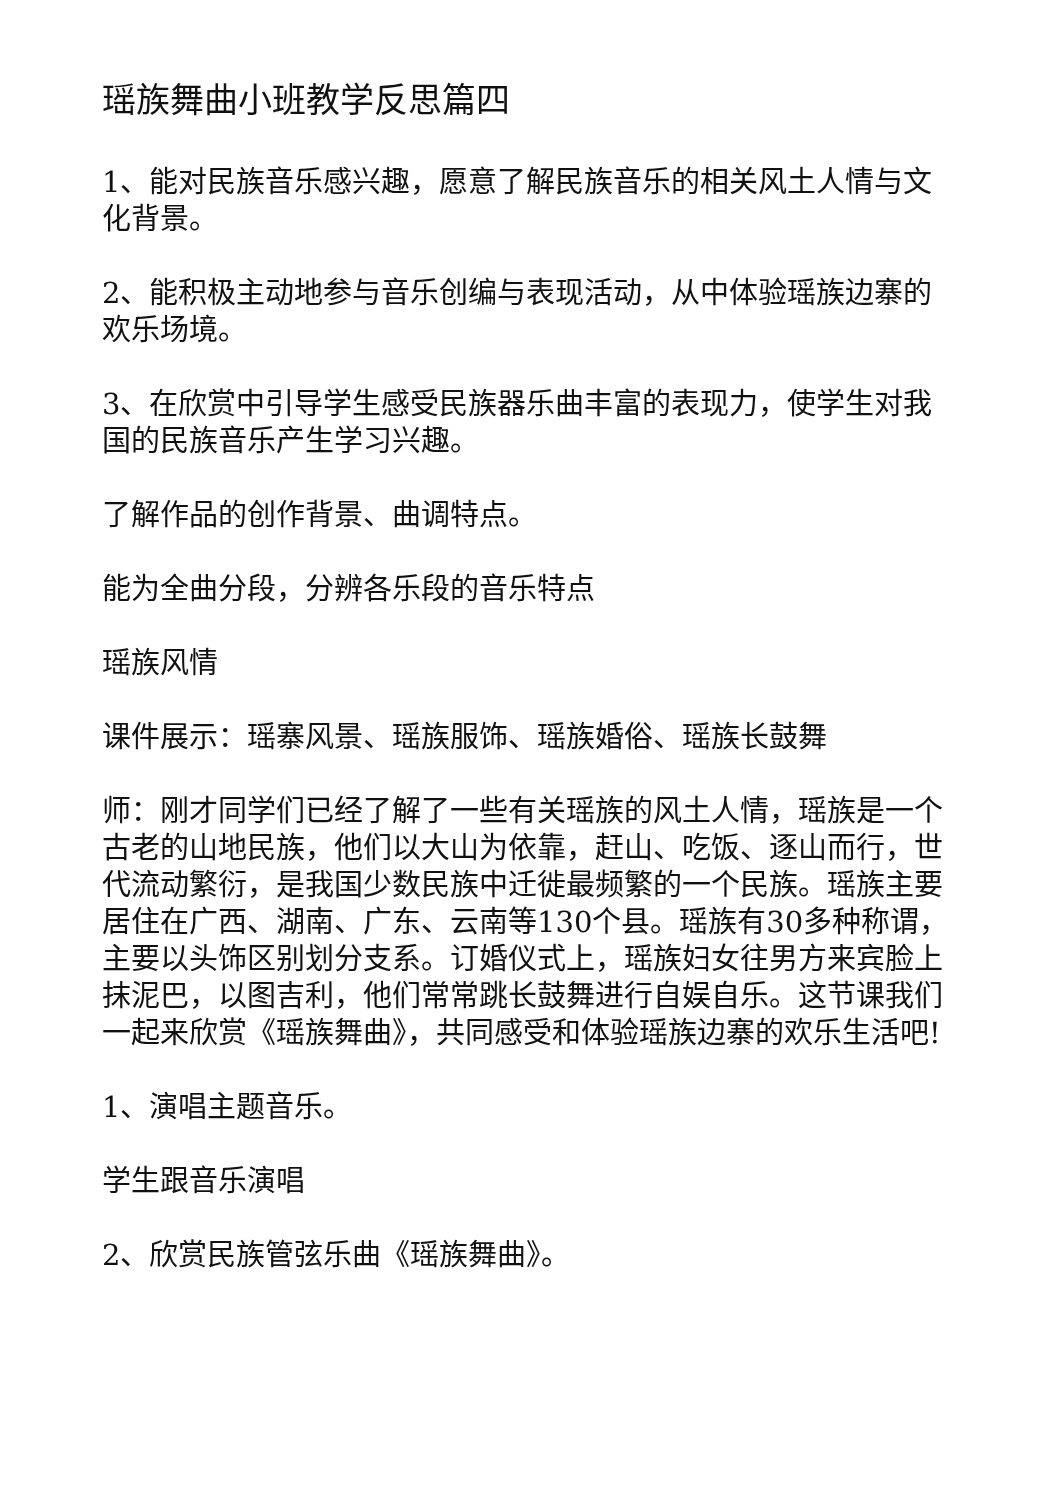瑶族舞曲小班教学反思篇四
1、能对民族音乐感兴趣，愿意了解民族音乐的相关风土人情与文化背景。
2、能积极主动地参与音乐创编与表现活动，从中体验瑶族边寨的欢乐场境。
3、在欣赏中引导学生感受民族器乐曲丰富的表现力，使学生对我国的民族音乐产生学习兴趣。
了解作品的创作背景、曲调特点。
能为全曲分段，分辨各乐段的音乐特点
瑶族风情
课件展示：瑶寨风景、瑶族服饰、瑶族婚俗、瑶族长鼓舞
师：刚才同学们已经了解了一些有关瑶族的风土人情，瑶族是一个古老的山地民族，他们以大山为依靠，赶山、吃饭、逐山而行，世代流动繁衍，是我国少数民族中迁徙最频繁的一个民族。瑶族主要居住在广西、湖南、广东、云南等130个县。瑶族有30多种称谓，主要以头饰区别划分支系。订婚仪式上，瑶族妇女往男方来宾脸上抹泥巴，以图吉利，他们常常跳长鼓舞进行自娱自乐。这节课我们一起来欣赏《瑶族舞曲》，共同感受和体验瑶族边寨的欢乐生活吧!
1、演唱主题音乐。
学生跟音乐演唱
2、欣赏民族管弦乐曲《瑶族舞曲》。